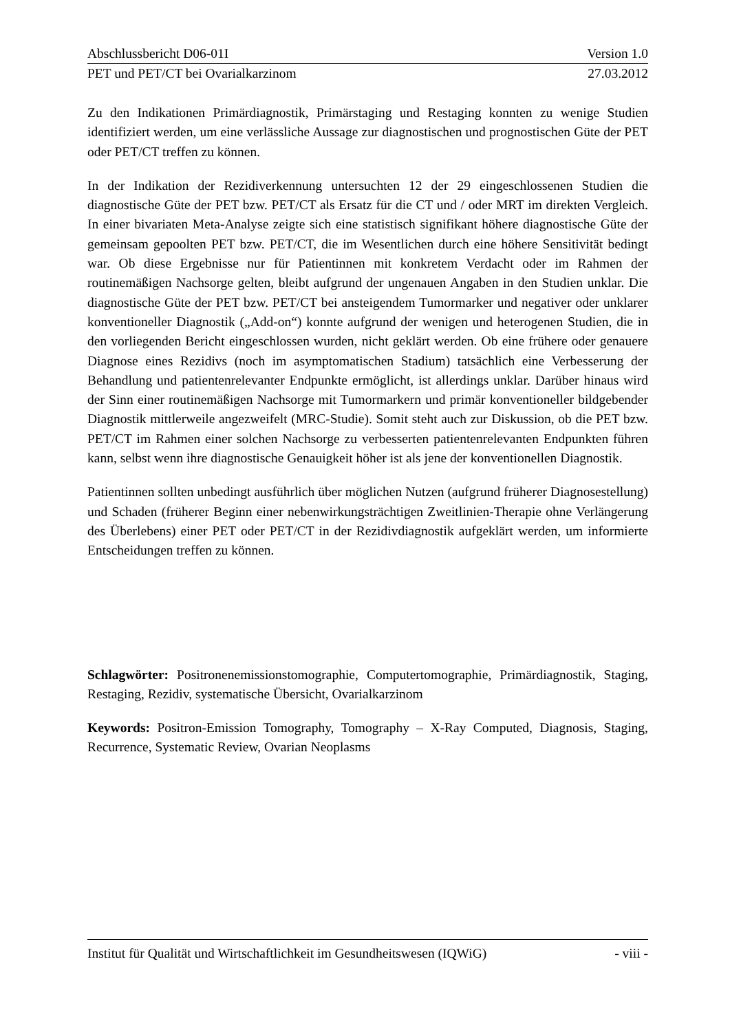Abschlussbericht D06-01I Version 1.0
PET und PET/CT bei Ovarialkarzinom 27.03.2012
Zu den Indikationen Primärdiagnostik, Primärstaging und Restaging konnten zu wenige Studien identifiziert werden, um eine verlässliche Aussage zur diagnostischen und prognostischen Güte der PET oder PET/CT treffen zu können.
In der Indikation der Rezidiverkennung untersuchten 12 der 29 eingeschlossenen Studien die diagnostische Güte der PET bzw. PET/CT als Ersatz für die CT und / oder MRT im direkten Vergleich. In einer bivariaten Meta-Analyse zeigte sich eine statistisch signifikant höhere diagnostische Güte der gemeinsam gepoolten PET bzw. PET/CT, die im Wesentlichen durch eine höhere Sensitivität bedingt war. Ob diese Ergebnisse nur für Patientinnen mit konkretem Verdacht oder im Rahmen der routinemäßigen Nachsorge gelten, bleibt aufgrund der ungenauen Angaben in den Studien unklar. Die diagnostische Güte der PET bzw. PET/CT bei ansteigendem Tumormarker und negativer oder unklarer konventioneller Diagnostik („Add-on“) konnte aufgrund der wenigen und heterogenen Studien, die in den vorliegenden Bericht eingeschlossen wurden, nicht geklärt werden. Ob eine frühere oder genauere Diagnose eines Rezidivs (noch im asymptomatischen Stadium) tatsächlich eine Verbesserung der Behandlung und patientenrelevanter Endpunkte ermöglicht, ist allerdings unklar. Darüber hinaus wird der Sinn einer routinemäßigen Nachsorge mit Tumormarkern und primär konventioneller bildgebender Diagnostik mittlerweile angezweifelt (MRC-Studie). Somit steht auch zur Diskussion, ob die PET bzw. PET/CT im Rahmen einer solchen Nachsorge zu verbesserten patientenrelevanten Endpunkten führen kann, selbst wenn ihre diagnostische Genauigkeit höher ist als jene der konventionellen Diagnostik.
Patientinnen sollten unbedingt ausführlich über möglichen Nutzen (aufgrund früherer Diagnosestellung) und Schaden (früherer Beginn einer nebenwirkungsträchtigen Zweitlinien-Therapie ohne Verlängerung des Überlebens) einer PET oder PET/CT in der Rezidivdiagnostik aufgeklärt werden, um informierte Entscheidungen treffen zu können.
Schlagwörter: Positronenemissionstomographie, Computertomographie, Primärdiagnostik, Staging, Restaging, Rezidiv, systematische Übersicht, Ovarialkarzinom
Keywords: Positron-Emission Tomography, Tomography – X-Ray Computed, Diagnosis, Staging, Recurrence, Systematic Review, Ovarian Neoplasms
Institut für Qualität und Wirtschaftlichkeit im Gesundheitswesen (IQWiG) - viii -